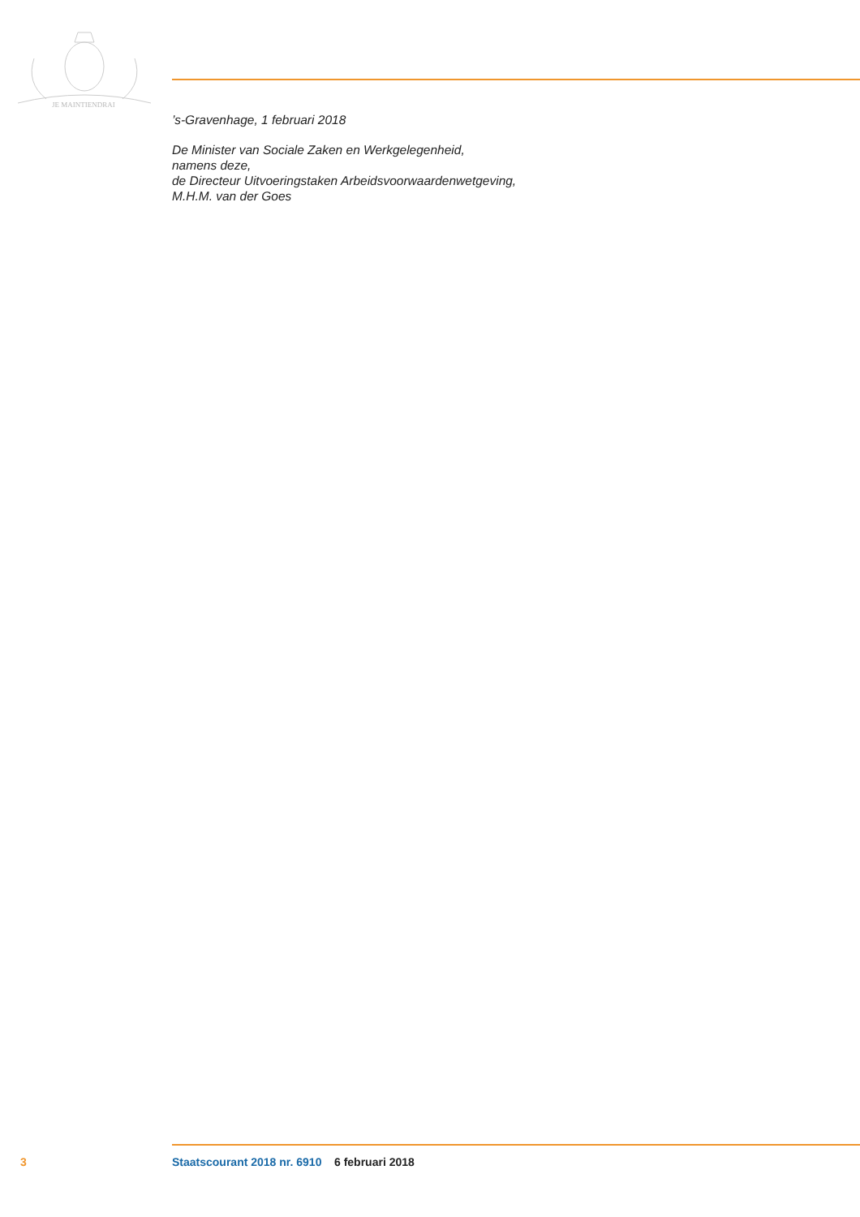JE MAINTIENDRAI
’s-Gravenhage, 1 februari 2018
De Minister van Sociale Zaken en Werkgelegenheid,
namens deze,
de Directeur Uitvoeringstaken Arbeidsvoorwaardenwetgeving,
M.H.M. van der Goes
3 Staatscourant 2018 nr. 6910 6 februari 2018